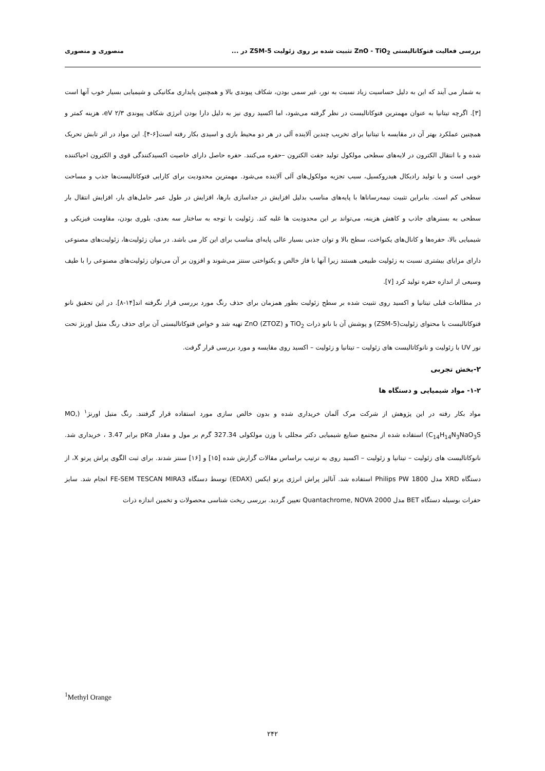بررسی فعالیت فتوکاتالیستی ZnO - TiO<sub>2</sub> تثبیت شده بر روی زئولیت ZSM-5 در ... منصوری و منصوری
به شمار می آیند که این به دلیل حساسیت زیاد نسبت به نور، غیر سمی بودن، شکاف پیوندی بالا و همچنین پایداری مکانیکی و شیمیایی بسیار خوب آنها است [۳]. اگرچه تیتانیا به عنوان مهمترین فتوکاتالیست در نظر گرفته می‌شود، اما اکسید روی نیز به دلیل دارا بودن انرژی شکاف پیوندی ۲/۳ eV، هزینه کمتر و همچنین عملکرد بهتر آن در مقایسه با تیتانیا برای تخریب چندین آلاینده آلی در هر دو محیط بازی و اسیدی بکار رفته است[۶-۴]. این مواد در اثر تابش تحریک شده و با انتقال الکترون در لایه‌های سطحی مولکول تولید جفت الکترون –حفره می‌کنند. حفره حاصل دارای خاصیت اکسیدکنندگی قوی و الکترون احیاکننده خوبی است و با تولید رادیکال هیدروکسیل، سبب تجزیه مولکول‌های آلی آلاینده می‌شود. مهمترین محدودیت برای کارایی فتوکاتالیست‌ها جذب و مساحت سطحی کم است. بنابراین تثبیت نیمه‌رساناها با پایه‌های مناسب بدلیل افزایش در جداسازی بارها، افزایش در طول عمر حامل‌های بار، افزایش انتقال بار سطحی به بسترهای جاذب و کاهش هزینه، می‌تواند بر این محدودیت ها غلبه کند. زئولیت با توجه به ساختار سه بعدی، بلوری بودن، مقاومت فیزیکی و شیمیایی بالا، حفره‌ها و کانال‌های یکنواخت، سطح بالا و توان جذبی بسیار عالی پایه‌ای مناسب برای این کار می باشد. در میان زئولیت‌ها، زئولیت‌های مصنوعی دارای مزایای بیشتری نسبت به زئولیت طبیعی هستند زیرا آنها با فاز خالص و یکنواختی سنتز می‌شوند و افزون بر آن می‌توان زئولیت‌های مصنوعی را با طیف وسیعی از اندازه حفره تولید کرد [۷].
در مطالعات قبلی تیتانیا و اکسید روی تثبیت شده بر سطح زئولیت بطور همزمان برای حذف رنگ مورد بررسی قرار نگرفته اند[۱۴-۸]. در این تحقیق نانو فتوکاتالیست با محتوای زئولیت(ZSM-5) و پوشش آن با نانو ذرات TiO<sub>2</sub> و ZnO (ZTOZ) تهیه شد و خواص فتوکاتالیستی آن برای حذف رنگ متیل اورنژ تحت نور UV با زئولیت و نانوکاتالیست های زئولیت – تیتانیا و زئولیت – اکسید روی مقایسه و مورد بررسی قرار گرفت.
۲-بخش تجربی
۱-۲- مواد شیمیایی و دستگاه ها
مواد بکار رفته در این پژوهش از شرکت مرک آلمان خریداری شده و بدون خالص سازی مورد استفاده قرار گرفتند. رنگ متیل اورنژ<sup>۱</sup> (MO, C<sub>14</sub>H<sub>14</sub>N<sub>3</sub>NaO<sub>3</sub>S) استفاده شده از مجتمع صنایع شیمیایی دکتر مجللی با وزن مولکولی 327.34 گرم بر مول و مقدار pKa برابر 3.47 ، خریداری شد. نانوکاتالیست های زئولیت – تیتانیا و زئولیت – اکسید روی به ترتیب براساس مقالات گزارش شده [۱۵] و [۱۶] سنتز شدند. برای ثبت الگوی پراش پرتو X، از دستگاه XRD مدل Philips PW 1800 استفاده شد. آنالیز پراش انرژی پرتو ایکس (EDAX) توسط دستگاه FE-SEM TESCAN MIRA3 انجام شد. سایز حفرات بوسیله دستگاه BET مدل Quantachrome, NOVA 2000 تعیین گردید. بررسی ریخت شناسی محصولات و تخمین اندازه ذرات
<sup>1</sup> Methyl Orange
۲۴۲